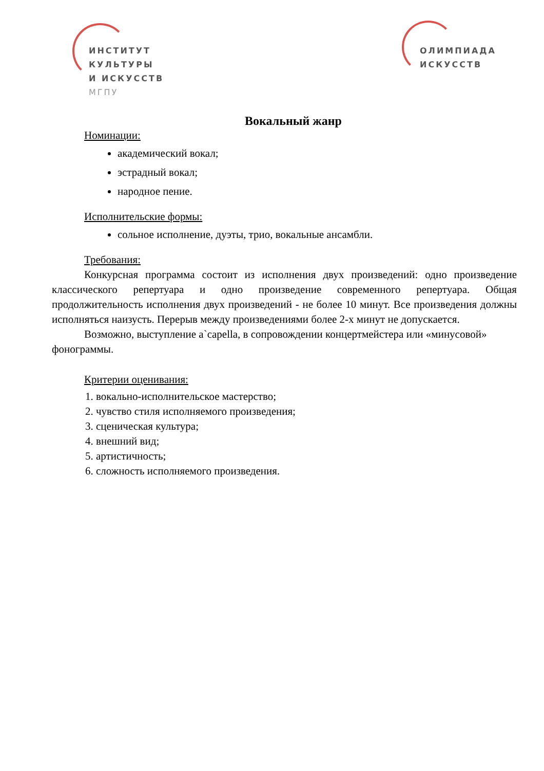ИНСТИТУТ
КУЛЬТУРЫ
И ИСКУССТВ
МГПУ
ОЛИМПИАДА
ИСКУССТВ
Вокальный жанр
Номинации:
академический вокал;
эстрадный вокал;
народное пение.
Исполнительские формы:
сольное исполнение, дуэты, трио, вокальные ансамбли.
Требования:
Конкурсная программа состоит из исполнения двух произведений: одно произведение классического репертуара и одно произведение современного репертуара. Общая продолжительность исполнения двух произведений - не более 10 минут. Все произведения должны исполняться наизусть. Перерыв между произведениями более 2-х минут не допускается.
Возможно, выступление a`capella, в сопровождении концертмейстера или «минусовой» фонограммы.
Критерии оценивания:
1. вокально-исполнительское мастерство;
2. чувство стиля исполняемого произведения;
3. сценическая культура;
4. внешний вид;
5. артистичность;
6. сложность исполняемого произведения.